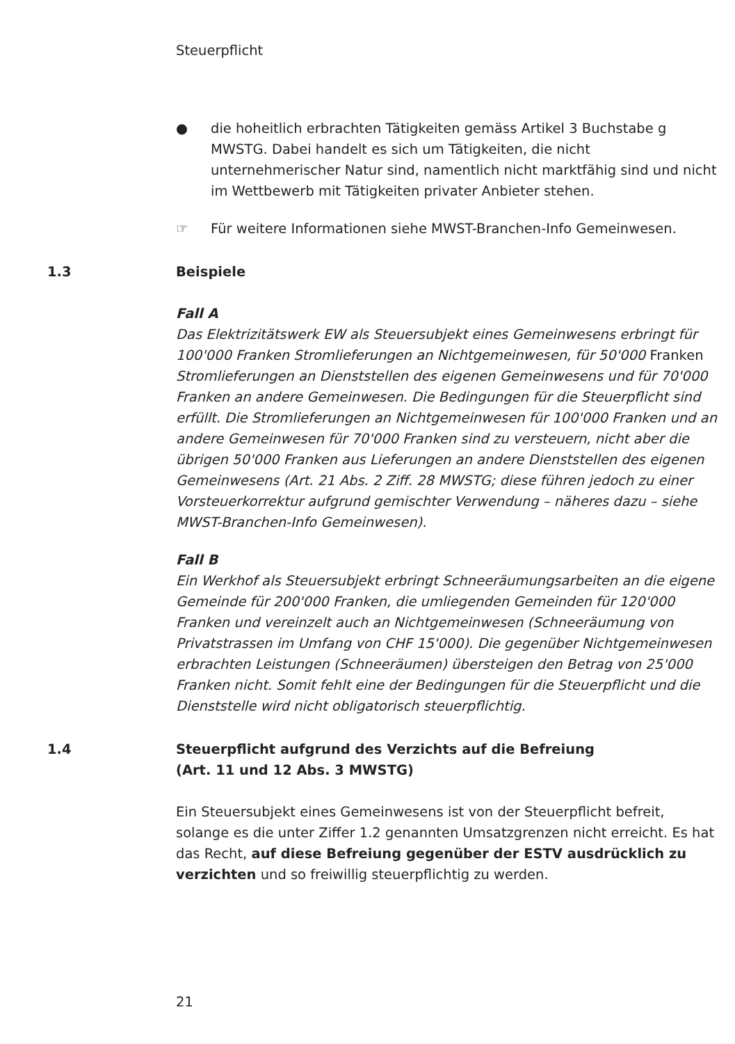Steuerpflicht
● die hoheitlich erbrachten Tätigkeiten gemäss Artikel 3 Buchstabe g MWSTG. Dabei handelt es sich um Tätigkeiten, die nicht unternehmerischer Natur sind, namentlich nicht marktfähig sind und nicht im Wettbewerb mit Tätigkeiten privater Anbieter stehen.
☞ Für weitere Informationen siehe MWST-Branchen-Info Gemeinwesen.
1.3 Beispiele
Fall A
Das Elektrizitätswerk EW als Steuersubjekt eines Gemeinwesens erbringt für 100'000 Franken Stromlieferungen an Nichtgemeinwesen, für 50'000 Franken Stromlieferungen an Dienststellen des eigenen Gemeinwesens und für 70'000 Franken an andere Gemeinwesen. Die Bedingungen für die Steuerpflicht sind erfüllt. Die Stromlieferungen an Nichtgemeinwesen für 100'000 Franken und an andere Gemeinwesen für 70'000 Franken sind zu versteuern, nicht aber die übrigen 50'000 Franken aus Lieferungen an andere Dienststellen des eigenen Gemeinwesens (Art. 21 Abs. 2 Ziff. 28 MWSTG; diese führen jedoch zu einer Vorsteuerkorrektur aufgrund gemischter Verwendung – näheres dazu – siehe MWST-Branchen-Info Gemeinwesen).
Fall B
Ein Werkhof als Steuersubjekt erbringt Schneeräumungsarbeiten an die eigene Gemeinde für 200'000 Franken, die umliegenden Gemeinden für 120'000 Franken und vereinzelt auch an Nichtgemeinwesen (Schneeräumung von Privatstrassen im Umfang von CHF 15'000). Die gegenüber Nichtgemeinwesen erbrachten Leistungen (Schneeräumen) übersteigen den Betrag von 25'000 Franken nicht. Somit fehlt eine der Bedingungen für die Steuerpflicht und die Dienststelle wird nicht obligatorisch steuerpflichtig.
1.4 Steuerpflicht aufgrund des Verzichts auf die Befreiung
(Art. 11 und 12 Abs. 3 MWSTG)
Ein Steuersubjekt eines Gemeinwesens ist von der Steuerpflicht befreit, solange es die unter Ziffer 1.2 genannten Umsatzgrenzen nicht erreicht. Es hat das Recht, auf diese Befreiung gegenüber der ESTV ausdrücklich zu verzichten und so freiwillig steuerpflichtig zu werden.
21